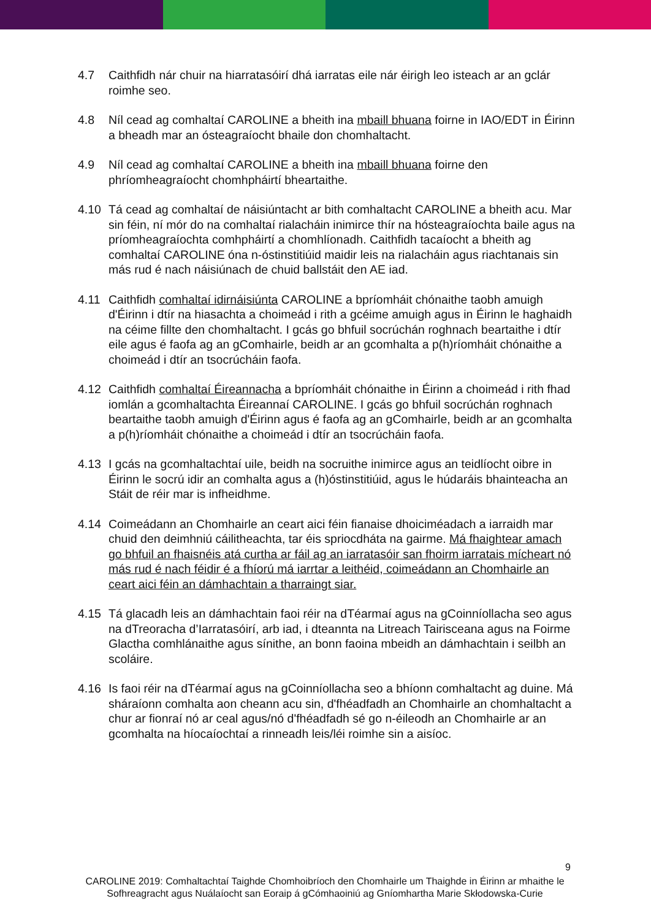4.7 Caithfidh nár chuir na hiarratasóirí dhá iarratas eile nár éirigh leo isteach ar an gclár roimhe seo.
4.8 Níl cead ag comhaltaí CAROLINE a bheith ina mbaill bhuana foirne in IAO/EDT in Éirinn a bheadh mar an ósteagraíocht bhaile don chomhaltacht.
4.9 Níl cead ag comhaltaí CAROLINE a bheith ina mbaill bhuana foirne den phríomheagraíocht chomhpháirtí bheartaithe.
4.10 Tá cead ag comhaltaí de náisiúntacht ar bith comhaltacht CAROLINE a bheith acu. Mar sin féin, ní mór do na comhaltaí rialacháin inimirce thír na hósteagraíochta baile agus na príomheagraíochta comhpháirtí a chomhlíonadh. Caithfidh tacaíocht a bheith ag comhaltaí CAROLINE óna n-óstinstitiúid maidir leis na rialacháin agus riachtanais sin más rud é nach náisiúnach de chuid ballstáit den AE iad.
4.11 Caithfidh comhaltaí idirnáisiúnta CAROLINE a bpríomháit chónaithe taobh amuigh d'Éirinn i dtír na hiasachta a choimeád i rith a gcéime amuigh agus in Éirinn le haghaidh na céime fillte den chomhaltacht. I gcás go bhfuil socrúchán roghnach beartaithe i dtír eile agus é faofa ag an gComhairle, beidh ar an gcomhalta a p(h)ríomháit chónaithe a choimeád i dtír an tsocrúcháin faofa.
4.12 Caithfidh comhaltaí Éireannacha a bpríomháit chónaithe in Éirinn a choimeád i rith fhad iomlán a gcomhaltachta Éireannaí CAROLINE. I gcás go bhfuil socrúchán roghnach beartaithe taobh amuigh d'Éirinn agus é faofa ag an gComhairle, beidh ar an gcomhalta a p(h)ríomháit chónaithe a choimeád i dtír an tsocrúcháin faofa.
4.13 I gcás na gcomhaltachtaí uile, beidh na socruithe inimirce agus an teidlíocht oibre in Éirinn le socrú idir an comhalta agus a (h)óstinstitiúid, agus le húdaráis bhainteacha an Stáit de réir mar is infheidhme.
4.14 Coimeádann an Chomhairle an ceart aici féin fianaise dhoiciméadach a iarraidh mar chuid den deimhniú cáilitheachta, tar éis spriocdháta na gairme. Má fhaightear amach go bhfuil an fhaisnéis atá curtha ar fáil ag an iarratasóir san fhoirm iarratais mícheart nó más rud é nach féidir é a fhíorú má iarrtar a leithéid, coimeádann an Chomhairle an ceart aici féin an dámhachtain a tharraingt siar.
4.15 Tá glacadh leis an dámhachtain faoi réir na dTéarmaí agus na gCoinníollacha seo agus na dTreoracha d’Iarratasóirí, arb iad, i dteannta na Litreach Tairisceana agus na Foirme Glactha comhlánaithe agus sínithe, an bonn faoina mbeidh an dámhachtain i seilbh an scoláire.
4.16 Is faoi réir na dTéarmaí agus na gCoinníollacha seo a bhíonn comhaltacht ag duine. Má sháraíonn comhalta aon cheann acu sin, d'fhéadfadh an Chomhairle an chomhaltacht a chur ar fionraí nó ar ceal agus/nó d'fhéadfadh sé go n-éileodh an Chomhairle ar an gcomhalta na híocaíochtaí a rinneadh leis/léi roimhe sin a aisíoc.
9
CAROLINE 2019: Comhaltachtaí Taighde Chomhoibríoch den Chomhairle um Thaighde in Éirinn ar mhaithe le Sofhreagracht agus Nuálaíocht san Eoraip á gCómhaoiniú ag Gníomhartha Marie Skłodowska-Curie